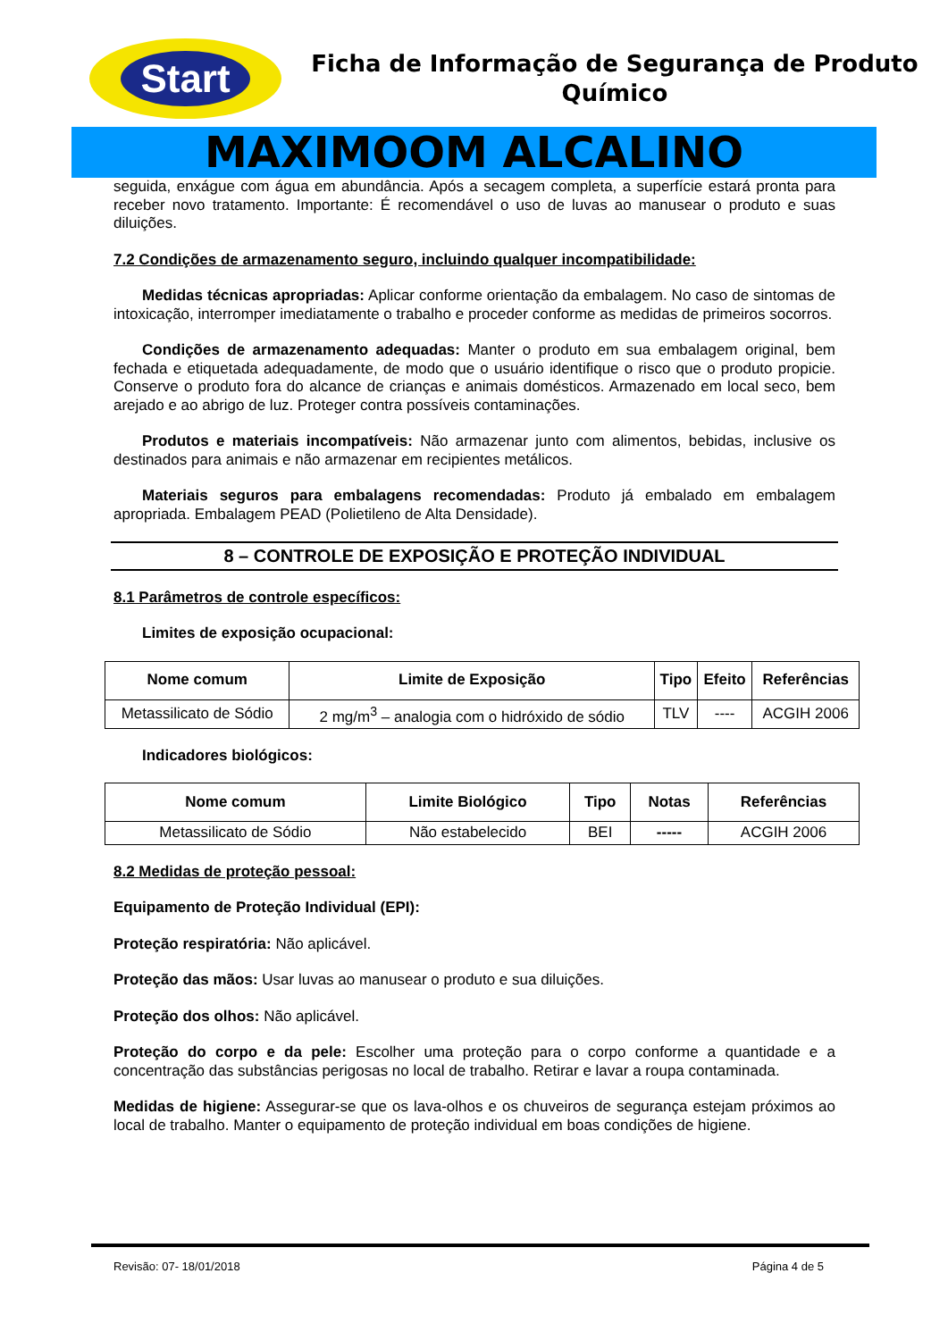Start
Ficha de Informação de Segurança de Produto Químico
MAXIMOOM ALCALINO
seguida, enxágue com água em abundância. Após a secagem completa, a superfície estará pronta para receber novo tratamento. Importante: É recomendável o uso de luvas ao manusear o produto e suas diluições.
7.2 Condições de armazenamento seguro, incluindo qualquer incompatibilidade:
Medidas técnicas apropriadas: Aplicar conforme orientação da embalagem. No caso de sintomas de intoxicação, interromper imediatamente o trabalho e proceder conforme as medidas de primeiros socorros.
Condições de armazenamento adequadas: Manter o produto em sua embalagem original, bem fechada e etiquetada adequadamente, de modo que o usuário identifique o risco que o produto propicie. Conserve o produto fora do alcance de crianças e animais domésticos. Armazenado em local seco, bem arejado e ao abrigo de luz. Proteger contra possíveis contaminações.
Produtos e materiais incompatíveis: Não armazenar junto com alimentos, bebidas, inclusive os destinados para animais e não armazenar em recipientes metálicos.
Materiais seguros para embalagens recomendadas: Produto já embalado em embalagem apropriada. Embalagem PEAD (Polietileno de Alta Densidade).
8 – CONTROLE DE EXPOSIÇÃO E PROTEÇÃO INDIVIDUAL
8.1 Parâmetros de controle específicos:
Limites de exposição ocupacional:
| Nome comum | Limite de Exposição | Tipo | Efeito | Referências |
| --- | --- | --- | --- | --- |
| Metassilicato de Sódio | 2 mg/m<sup>3</sup> – analogia com o hidróxido de sódio | TLV | ---- | ACGIH 2006 |
Indicadores biológicos:
| Nome comum | Limite Biológico | Tipo | Notas | Referências |
| --- | --- | --- | --- | --- |
| Metassilicato de Sódio | Não estabelecido | BEI | ----- | ACGIH 2006 |
8.2 Medidas de proteção pessoal:
Equipamento de Proteção Individual (EPI):
Proteção respiratória: Não aplicável.
Proteção das mãos: Usar luvas ao manusear o produto e sua diluições.
Proteção dos olhos: Não aplicável.
Proteção do corpo e da pele: Escolher uma proteção para o corpo conforme a quantidade e a concentração das substâncias perigosas no local de trabalho. Retirar e lavar a roupa contaminada.
Medidas de higiene: Assegurar-se que os lava-olhos e os chuveiros de segurança estejam próximos ao local de trabalho. Manter o equipamento de proteção individual em boas condições de higiene.
Revisão: 07- 18/01/2018 Página 4 de 5